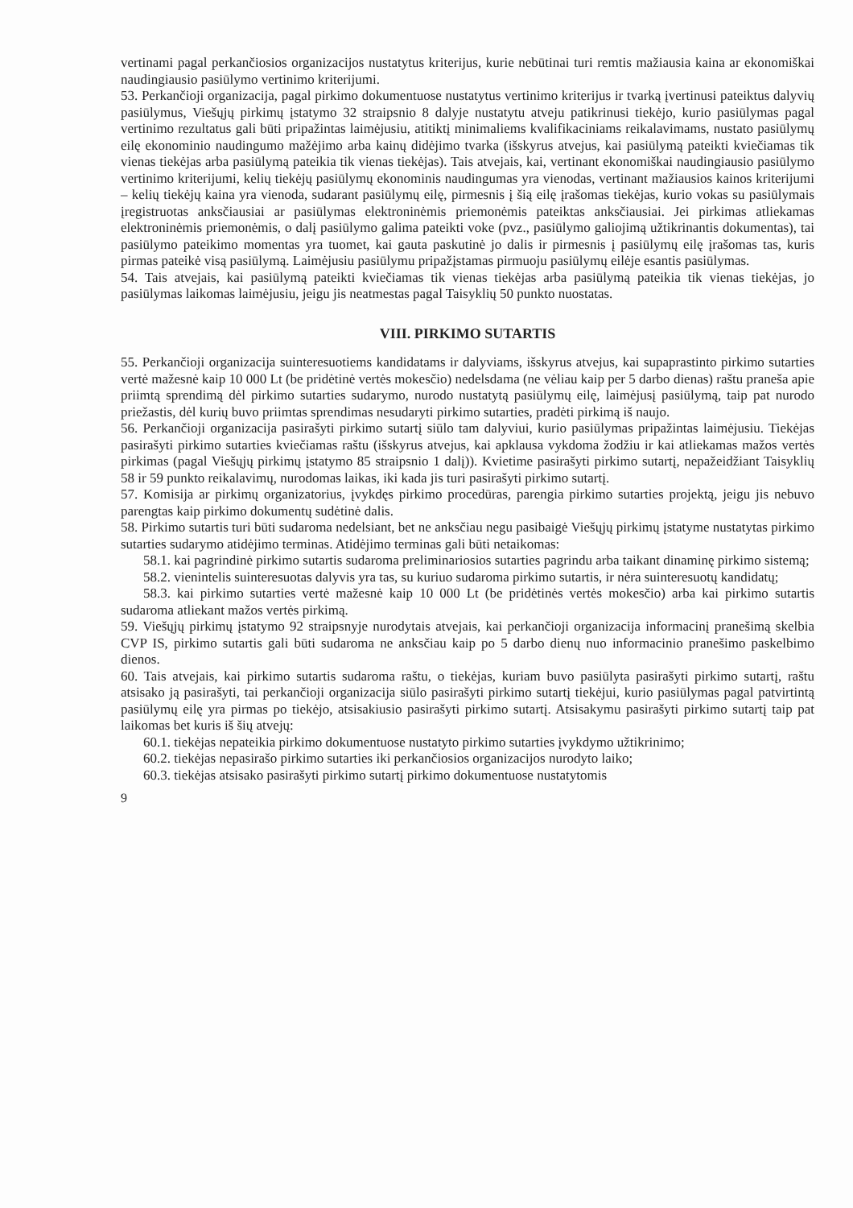vertinami pagal perkančiosios organizacijos nustatytus kriterijus, kurie nebūtinai turi remtis mažiausia kaina ar ekonomiškai naudingiausio pasiūlymo vertinimo kriterijumi.
53. Perkančioji organizacija, pagal pirkimo dokumentuose nustatytus vertinimo kriterijus ir tvarką įvertinusi pateiktus dalyvių pasiūlymus, Viešųjų pirkimų įstatymo 32 straipsnio 8 dalyje nustatytu atveju patikrinusi tiekėjo, kurio pasiūlymas pagal vertinimo rezultatus gali būti pripažintas laimėjusiu, atitiktį minimaliems kvalifikaciniams reikalavimams, nustato pasiūlymų eilę ekonominio naudingumo mažėjimo arba kainų didėjimo tvarka (išskyrus atvejus, kai pasiūlymą pateikti kviečiamas tik vienas tiekėjas arba pasiūlymą pateikia tik vienas tiekėjas). Tais atvejais, kai, vertinant ekonomiškai naudingiausio pasiūlymo vertinimo kriterijumi, kelių tiekėjų pasiūlymų ekonominis naudingumas yra vienodas, vertinant mažiausios kainos kriterijumi – kelių tiekėjų kaina yra vienoda, sudarant pasiūlymų eilę, pirmesnis į šią eilę įrašomas tiekėjas, kurio vokas su pasiūlymais įregistruotas anksčiausiai ar pasiūlymas elektroninėmis priemonėmis pateiktas anksčiausiai. Jei pirkimas atliekamas elektroninėmis priemonėmis, o dalį pasiūlymo galima pateikti voke (pvz., pasiūlymo galiojimą užtikrinantis dokumentas), tai pasiūlymo pateikimo momentas yra tuomet, kai gauta paskutinė jo dalis ir pirmesnis į pasiūlymų eilę įrašomas tas, kuris pirmas pateikė visą pasiūlymą. Laimėjusiu pasiūlymu pripažįstamas pirmuoju pasiūlymų eilėje esantis pasiūlymas.
54. Tais atvejais, kai pasiūlymą pateikti kviečiamas tik vienas tiekėjas arba pasiūlymą pateikia tik vienas tiekėjas, jo pasiūlymas laikomas laimėjusiu, jeigu jis neatmestas pagal Taisyklių 50 punkto nuostatas.
VIII. PIRKIMO SUTARTIS
55. Perkančioji organizacija suinteresuotiems kandidatams ir dalyviams, išskyrus atvejus, kai supaprastinto pirkimo sutarties vertė mažesnė kaip 10 000 Lt (be pridėtinė vertės mokesčio) nedelsdama (ne vėliau kaip per 5 darbo dienas) raštu praneša apie priimtą sprendimą dėl pirkimo sutarties sudarymo, nurodo nustatytą pasiūlymų eilę, laimėjusį pasiūlymą, taip pat nurodo priežastis, dėl kurių buvo priimtas sprendimas nesudaryti pirkimo sutarties, pradėti pirkimą iš naujo.
56. Perkančioji organizacija pasirašyti pirkimo sutartį siūlo tam dalyviui, kurio pasiūlymas pripažintas laimėjusiu. Tiekėjas pasirašyti pirkimo sutarties kviečiamas raštu (išskyrus atvejus, kai apklausa vykdoma žodžiu ir kai atliekamas mažos vertės pirkimas (pagal Viešųjų pirkimų įstatymo 85 straipsnio 1 dalį)). Kvietime pasirašyti pirkimo sutartį, nepažeidžiant Taisyklių 58 ir 59 punkto reikalavimų, nurodomas laikas, iki kada jis turi pasirašyti pirkimo sutartį.
57. Komisija ar pirkimų organizatorius, įvykdęs pirkimo procedūras, parengia pirkimo sutarties projektą, jeigu jis nebuvo parengtas kaip pirkimo dokumentų sudėtinė dalis.
58. Pirkimo sutartis turi būti sudaroma nedelsiant, bet ne anksčiau negu pasibaigė Viešųjų pirkimų įstatyme nustatytas pirkimo sutarties sudarymo atidėjimo terminas. Atidėjimo terminas gali būti netaikomas:
58.1. kai pagrindinė pirkimo sutartis sudaroma preliminariosios sutarties pagrindu arba taikant dinaminę pirkimo sistemą;
58.2. vienintelis suinteresuotas dalyvis yra tas, su kuriuo sudaroma pirkimo sutartis, ir nėra suinteresuotų kandidatų;
58.3. kai pirkimo sutarties vertė mažesnė kaip 10 000 Lt (be pridėtinės vertės mokesčio) arba kai pirkimo sutartis sudaroma atliekant mažos vertės pirkimą.
59. Viešųjų pirkimų įstatymo 92 straipsnyje nurodytais atvejais, kai perkančioji organizacija informacinį pranešimą skelbia CVP IS, pirkimo sutartis gali būti sudaroma ne anksčiau kaip po 5 darbo dienų nuo informacinio pranešimo paskelbimo dienos.
60. Tais atvejais, kai pirkimo sutartis sudaroma raštu, o tiekėjas, kuriam buvo pasiūlyta pasirašyti pirkimo sutartį, raštu atsisako ją pasirašyti, tai perkančioji organizacija siūlo pasirašyti pirkimo sutartį tiekėjui, kurio pasiūlymas pagal patvirtintą pasiūlymų eilę yra pirmas po tiekėjo, atsisakiusio pasirašyti pirkimo sutartį. Atsisakymu pasirašyti pirkimo sutartį taip pat laikomas bet kuris iš šių atvejų:
60.1. tiekėjas nepateikia pirkimo dokumentuose nustatyto pirkimo sutarties įvykdymo užtikrinimo;
60.2. tiekėjas nepasirašo pirkimo sutarties iki perkančiosios organizacijos nurodyto laiko;
60.3. tiekėjas atsisako pasirašyti pirkimo sutartį pirkimo dokumentuose nustatytomis
9